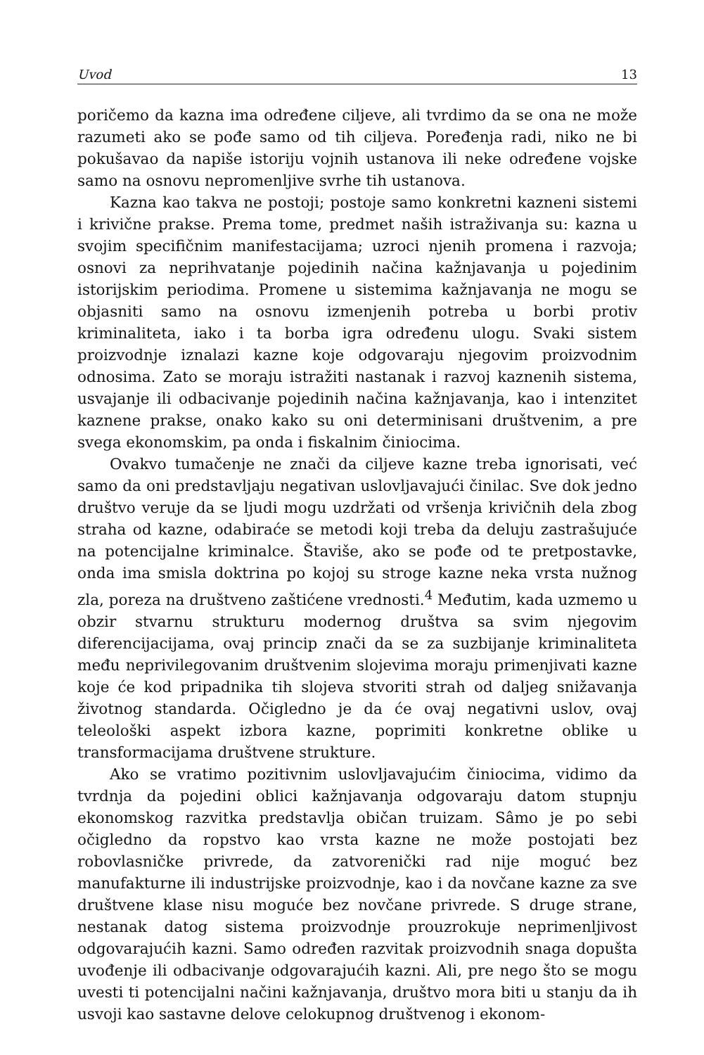Uvod 13
poričemo da kazna ima određene ciljeve, ali tvrdimo da se ona ne može razumeti ako se pođe samo od tih ciljeva. Poređenja radi, niko ne bi pokušavao da napiše istoriju vojnih ustanova ili neke određene vojske samo na osnovu nepromenljive svrhe tih ustanova.
Kazna kao takva ne postoji; postoje samo konkretni kazneni sistemi i krivične prakse. Prema tome, predmet naših istraživanja su: kazna u svojim specifičnim manifestacijama; uzroci njenih promena i razvoja; osnovi za neprihvatanje pojedinih načina kažnjavanja u pojedinim istorijskim periodima. Promene u sistemima kažnjavanja ne mogu se objasniti samo na osnovu izmenjenih potreba u borbi protiv kriminaliteta, iako i ta borba igra određenu ulogu. Svaki sistem proizvodnje iznalazi kazne koje odgovaraju njegovim proizvodnim odnosima. Zato se moraju istražiti nastanak i razvoj kaznenih sistema, usvajanje ili odbacivanje pojedinih načina kažnjavanja, kao i intenzitet kaznene prakse, onako kako su oni determinisani društvenim, a pre svega ekonomskim, pa onda i fiskalnim činiocima.
Ovakvo tumačenje ne znači da ciljeve kazne treba ignorisati, već samo da oni predstavljaju negativan uslovljavajući činilac. Sve dok jedno društvo veruje da se ljudi mogu uzdržati od vršenja krivičnih dela zbog straha od kazne, odabiraće se metodi koji treba da deluju zastrašujuće na potencijalne kriminalce. Štaviše, ako se pođe od te pretpostavke, onda ima smisla doktrina po kojoj su stroge kazne neka vrsta nužnog zla, poreza na društveno zaštićene vrednosti.<sup>4</sup> Međutim, kada uzmemo u obzir stvarnu strukturu modernog društva sa svim njegovim diferencijacijama, ovaj princip znači da se za suzbijanje kriminaliteta među neprivilegovanim društvenim slojevima moraju primenjivati kazne koje će kod pripadnika tih slojeva stvoriti strah od daljeg snižavanja životnog standarda. Očigledno je da će ovaj negativni uslov, ovaj teleološki aspekt izbora kazne, poprimiti konkretne oblike u transformacijama društvene strukture.
Ako se vratimo pozitivnim uslovljavajućim činiocima, vidimo da tvrdnja da pojedini oblici kažnjavanja odgovaraju datom stupnju ekonomskog razvitka predstavlja običan truizam. Sâmo je po sebi očigledno da ropstvo kao vrsta kazne ne može postojati bez robovlasničke privrede, da zatvorenički rad nije moguć bez manufakturne ili industrijske proizvodnje, kao i da novčane kazne za sve društvene klase nisu moguće bez novčane privrede. S druge strane, nestanak datog sistema proizvodnje prouzrokuje neprimenljivost odgovarajućih kazni. Samo određen razvitak proizvodnih snaga dopušta uvođenje ili odbacivanje odgovarajućih kazni. Ali, pre nego što se mogu uvesti ti potencijalni načini kažnjavanja, društvo mora biti u stanju da ih usvoji kao sastavne delove celokupnog društvenog i ekonom-